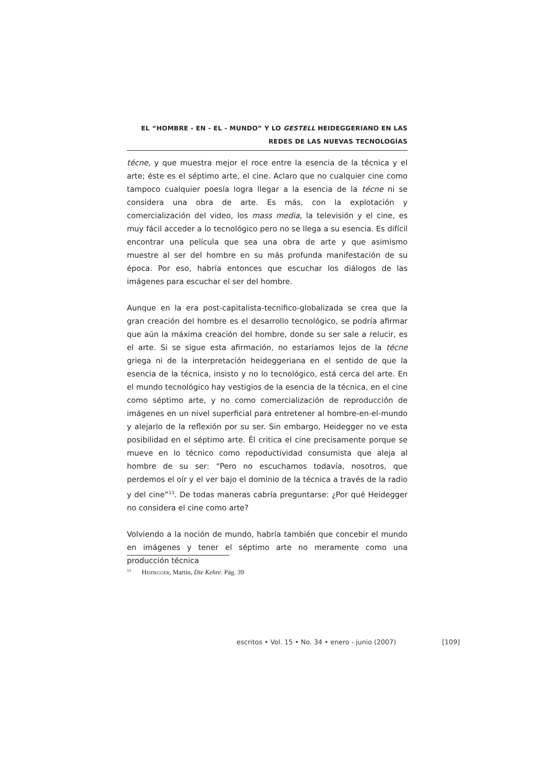EL “HOMBRE - EN - EL - MUNDO” Y LO GESTELL HEIDEGGERIANO EN LAS
REDES DE LAS NUEVAS TECNOLOGÍAS
técne, y que muestra mejor el roce entre la esencia de la técnica y el arte; éste es el séptimo arte, el cine. Aclaro que no cualquier cine como tampoco cualquier poesía logra llegar a la esencia de la técne ni se considera una obra de arte. Es más, con la explotación y comercialización del video, los mass media, la televisión y el cine, es muy fácil acceder a lo tecnológico pero no se llega a su esencia. Es difícil encontrar una película que sea una obra de arte y que asimismo muestre al ser del hombre en su más profunda manifestación de su época. Por eso, habría entonces que escuchar los diálogos de las imágenes para escuchar el ser del hombre.
Aunque en la era post-capitalista-tecnifico-globalizada se crea que la gran creación del hombre es el desarrollo tecnológico, se podría afirmar que aún la máxima creación del hombre, donde su ser sale a relucir, es el arte. Si se sigue esta afirmación, no estaríamos lejos de la técne griega ni de la interpretación heideggeriana en el sentido de que la esencia de la técnica, insisto y no lo tecnológico, está cerca del arte. En el mundo tecnológico hay vestigios de la esencia de la técnica, en el cine como séptimo arte, y no como comercialización de reproducción de imágenes en un nivel superficial para entretener al hombre-en-el-mundo y alejarlo de la reflexión por su ser. Sin embargo, Heidegger no ve esta posibilidad en el séptimo arte. Él critica el cine precisamente porque se mueve en lo técnico como repoductividad consumista que aleja al hombre de su ser: “Pero no escuchamos todavía, nosotros, que perdemos el oír y el ver bajo el dominio de la técnica a través de la radio y del cine”<sup>13</sup>. De todas maneras cabría preguntarse: ¿Por qué Heidegger no considera el cine como arte?
Volviendo a la noción de mundo, habría también que concebir el mundo en imágenes y tener el séptimo arte no meramente como una producción técnica
<sup>13</sup> Heidegger, Martin, Die Kehre. Pág. 39
escritos • Vol. 15 • No. 34 • enero - junio (2007) [109]